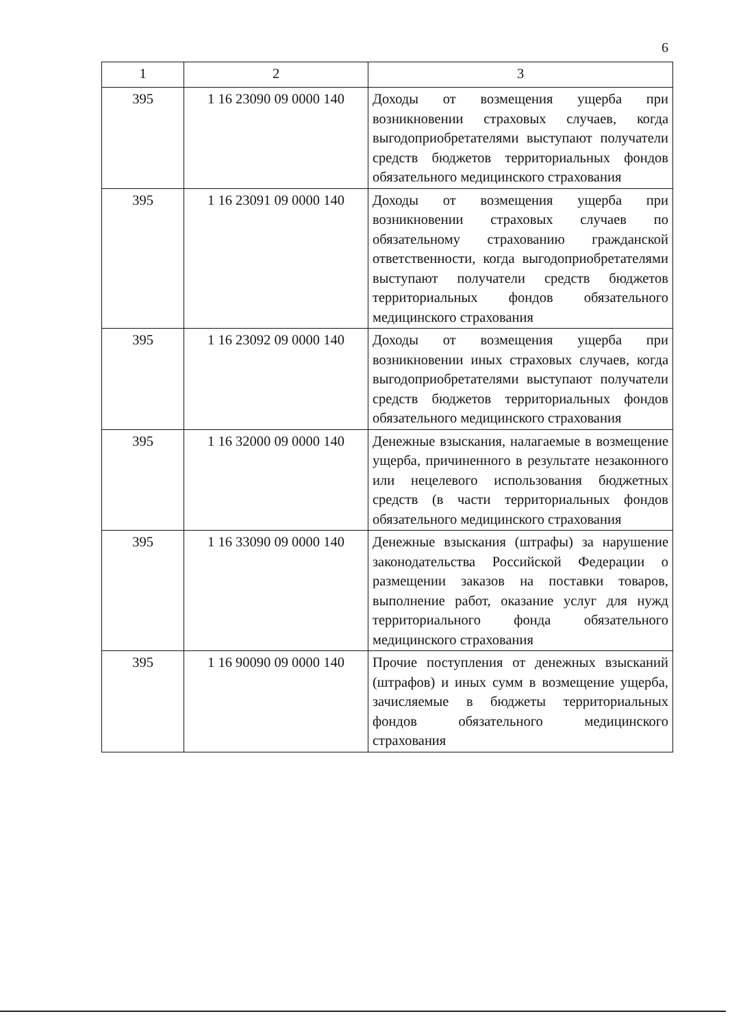6
| 1 | 2 | 3 |
| --- | --- | --- |
| 395 | 1 16 23090 09 0000 140 | Доходы от возмещения ущерба при возникновении страховых случаев, когда выгодоприобретателями выступают получатели средств бюджетов территориальных фондов обязательного медицинского страхования |
| 395 | 1 16 23091 09 0000 140 | Доходы от возмещения ущерба при возникновении страховых случаев по обязательному страхованию гражданской ответственности, когда выгодоприобретателями выступают получатели средств бюджетов территориальных фондов обязательного медицинского страхования |
| 395 | 1 16 23092 09 0000 140 | Доходы от возмещения ущерба при возникновении иных страховых случаев, когда выгодоприобретателями выступают получатели средств бюджетов территориальных фондов обязательного медицинского страхования |
| 395 | 1 16 32000 09 0000 140 | Денежные взыскания, налагаемые в возмещение ущерба, причиненного в результате незаконного или нецелевого использования бюджетных средств (в части территориальных фондов обязательного медицинского страхования |
| 395 | 1 16 33090 09 0000 140 | Денежные взыскания (штрафы) за нарушение законодательства Российской Федерации о размещении заказов на поставки товаров, выполнение работ, оказание услуг для нужд территориального фонда обязательного медицинского страхования |
| 395 | 1 16 90090 09 0000 140 | Прочие поступления от денежных взысканий (штрафов) и иных сумм в возмещение ущерба, зачисляемые в бюджеты территориальных фондов обязательного медицинского страхования |